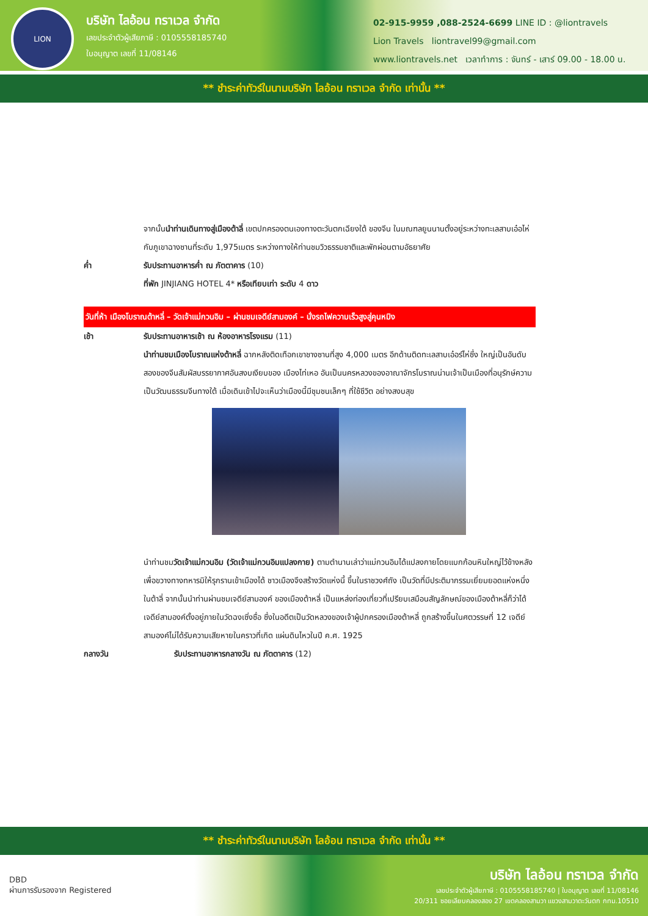LION
บริษัท ไลอ้อน ทราเวล จำกัด
เลขประจำตัวผู้เสียภาษี : 0105558185740
ใบอนุญาต เลขที่ 11/08146
02-915-9959 ,088-2524-6699 LINE ID : @liontravels
Lion Travels liontravel99@gmail.com
www.liontravels.net เวลาทำการ : จันทร์ - เสาร์ 09.00 - 18.00 น.
** ชำระค่าทัวร์ในนามบริษัท ไลอ้อน ทราเวล จำกัด เท่านั้น **
จากนั้นนำท่านเดินทางสู่เมืองต้าลี่ เขตปกครองตนเองทางตะวันตกเฉียงใต้ ของจีน ในมณฑลยูนนานตั้งอยู่ระหว่างทะเลสาบเอ๋อไห่กับภูเขาฉางซานที่ระดับ 1,975เมตร ระหว่างทางให้ท่านชมวิวธรรมชาติและพักผ่อนตามอัธยาศัย
ค่ำ รับประทานอาหารค่ำ ณ ภัตตาคาร (10)
ที่พัก JINJIANG HOTEL 4* หรือเทียบเท่า ระดับ 4 ดาว
วันที่ห้า เมืองโบราณต้าหลี่ – วัดเจ้าแม่กวนอิม – ผ่านชมเจดีย์สามองค์ – นั่งรถไฟความเร็วสูงสู่คุนหมิง
เช้า รับประทานอาหารเช้า ณ ห้องอาหารโรงแรม (11)
นำท่านชมเมืองโบราณแห่งต้าหลี่ ฉากหลังติดเทือกเขาชางซานที่สูง 4,000 เมตร อีกด้านติดทะเลสาบเอ๋อร์ไห่ซึ่ง ใหญ่เป็นอันดับสองของจีนสัมผัสบรรยากาศอันสงบเงียบของ เมืองไท่เหอ อันเป็นนครหลวงของอาณาจักรโบราณน่านเจ้าเป็นเมืองที่อนุรักษ์ความเป็นวัฒนธรรมจีนทางใต้ เมื่อเดินเข้าไปจะเห็นว่าเมืองนี้มีชุมชนเล็กๆ ที่ใช้ชีวิต อย่างสงบสุข
นำท่านชมวัดเจ้าแม่กวนอิม (วัดเจ้าแม่กวนอิมแปลงกาย) ตามตำนานเล่าว่าแม่กวนอิมได้แปลงกายโดยแบกก้อนหินใหญ่ไว้ข้างหลัง เพื่อขวางทางทหารมิให้รุกรานเข้าเมืองได้ ชาวเมืองจึงสร้างวัดแห่งนี้ ขึ้นในราชวงศ์ถัง เป็นวัดที่มีประติมากรรมเยี่ยมยอดแห่งหนึ่งในต้าลี่ จากนั้นนำท่านผ่านชมเจดีย์สามองค์ ของเมืองต้าหลี่ เป็นแหล่งท่องเที่ยวที่เปรียบเสมือนสัญลักษณ์ของเมืองต้าหลี่ก็ว่าได้เจดีย์สามองค์ตั้งอยู่ภายในวัดฉงเซิ่งซื่อ ซึ่งในอดีตเป็นวัดหลวงของเจ้าผู้ปกครองเมืองต้าหลี่ ถูกสร้างขึ้นในศตวรรษที่ 12 เจดีย์สามองค์ไม่ได้รับความเสียหายในคราวที่เกิด แผ่นดินไหวในปี ค.ศ. 1925
กลางวัน รับประทานอาหารกลางวัน ณ ภัตตาคาร (12)
** ชำระค่าทัวร์ในนามบริษัท ไลอ้อน ทราเวล จำกัด เท่านั้น **
DBD
ผ่านการรับรองจาก Registered
บริษัท ไลอ้อน ทราเวล จำกัด
เลขประจำตัวผู้เสียภาษี : 0105558185740 | ใบอนุญาต เลขที่ 11/08146
20/311 ซอยเลียบคลองสอง 27 เขตคลองสามวา แขวงสามวาตะวันตก กทม.10510